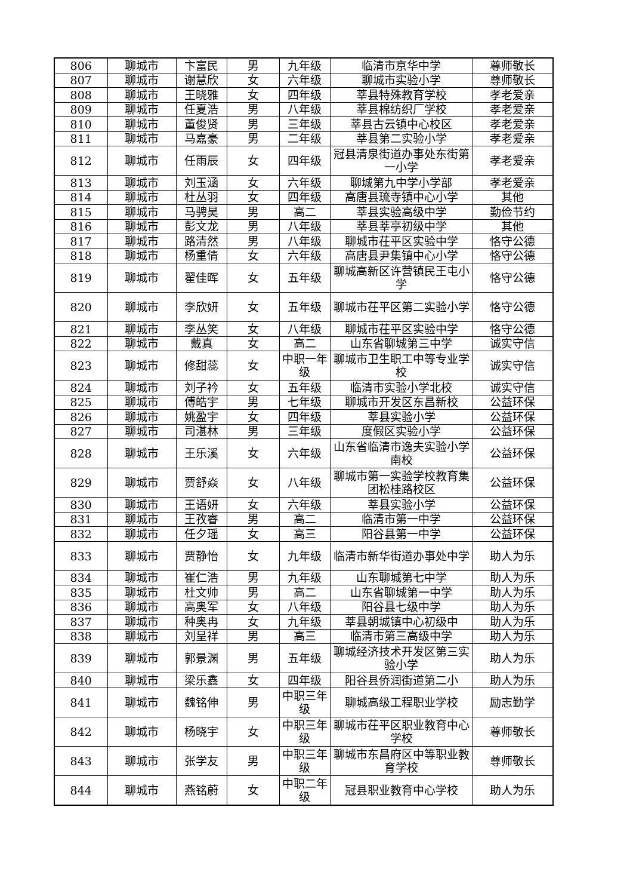| 806 | 聊城市 | 卞富民 | 男 | 九年级 | 临清市京华中学 | 尊师敬长 |
| 807 | 聊城市 | 谢慧欣 | 女 | 六年级 | 聊城市实验小学 | 尊师敬长 |
| 808 | 聊城市 | 王晓雅 | 女 | 四年级 | 莘县特殊教育学校 | 孝老爱亲 |
| 809 | 聊城市 | 任夏浩 | 男 | 八年级 | 莘县棉纺织厂学校 | 孝老爱亲 |
| 810 | 聊城市 | 董俊贤 | 男 | 三年级 | 莘县古云镇中心校区 | 孝老爱亲 |
| 811 | 聊城市 | 马嘉豪 | 男 | 二年级 | 莘县第二实验小学 | 孝老爱亲 |
| 812 | 聊城市 | 任雨辰 | 女 | 四年级 | 冠县清泉街道办事处东街第一小学 | 孝老爱亲 |
| 813 | 聊城市 | 刘玉涵 | 女 | 六年级 | 聊城第九中学小学部 | 孝老爱亲 |
| 814 | 聊城市 | 杜丛羽 | 女 | 四年级 | 高唐县琉寺镇中心小学 | 其他 |
| 815 | 聊城市 | 马骋昊 | 男 | 高二 | 莘县实验高级中学 | 勤俭节约 |
| 816 | 聊城市 | 彭文龙 | 男 | 八年级 | 莘县莘亭初级中学 | 其他 |
| 817 | 聊城市 | 路清然 | 男 | 八年级 | 聊城市茌平区实验中学 | 恪守公德 |
| 818 | 聊城市 | 杨重倩 | 女 | 六年级 | 高唐县尹集镇中心小学 | 恪守公德 |
| 819 | 聊城市 | 翟佳晖 | 女 | 五年级 | 聊城高新区许营镇民王屯小学 | 恪守公德 |
| 820 | 聊城市 | 李欣妍 | 女 | 五年级 | 聊城市茌平区第二实验小学 | 恪守公德 |
| 821 | 聊城市 | 李丛笑 | 女 | 八年级 | 聊城市茌平区实验中学 | 恪守公德 |
| 822 | 聊城市 | 戴真 | 女 | 高二 | 山东省聊城第三中学 | 诚实守信 |
| 823 | 聊城市 | 修甜蕊 | 女 | 中职一年级 | 聊城市卫生职工中等专业学校 | 诚实守信 |
| 824 | 聊城市 | 刘子衿 | 女 | 五年级 | 临清市实验小学北校 | 诚实守信 |
| 825 | 聊城市 | 傅皓宇 | 男 | 七年级 | 聊城市开发区东昌新校 | 公益环保 |
| 826 | 聊城市 | 姚盈宇 | 女 | 四年级 | 莘县实验小学 | 公益环保 |
| 827 | 聊城市 | 司湛林 | 男 | 三年级 | 度假区实验小学 | 公益环保 |
| 828 | 聊城市 | 王乐溪 | 女 | 六年级 | 山东省临清市逸夫实验小学南校 | 公益环保 |
| 829 | 聊城市 | 贾舒焱 | 女 | 八年级 | 聊城市第一实验学校教育集团松桂路校区 | 公益环保 |
| 830 | 聊城市 | 王语妍 | 女 | 六年级 | 莘县实验小学 | 公益环保 |
| 831 | 聊城市 | 王孜睿 | 男 | 高二 | 临清市第一中学 | 公益环保 |
| 832 | 聊城市 | 任夕瑶 | 女 | 高三 | 阳谷县第一中学 | 公益环保 |
| 833 | 聊城市 | 贾静怡 | 女 | 九年级 | 临清市新华街道办事处中学 | 助人为乐 |
| 834 | 聊城市 | 崔仁浩 | 男 | 九年级 | 山东聊城第七中学 | 助人为乐 |
| 835 | 聊城市 | 杜文帅 | 男 | 高二 | 山东省聊城第一中学 | 助人为乐 |
| 836 | 聊城市 | 高奥军 | 女 | 八年级 | 阳谷县七级中学 | 助人为乐 |
| 837 | 聊城市 | 种奥冉 | 女 | 九年级 | 莘县朝城镇中心初级中 | 助人为乐 |
| 838 | 聊城市 | 刘呈祥 | 男 | 高三 | 临清市第三高级中学 | 助人为乐 |
| 839 | 聊城市 | 郭景渊 | 男 | 五年级 | 聊城经济技术开发区第三实验小学 | 助人为乐 |
| 840 | 聊城市 | 梁乐鑫 | 女 | 四年级 | 阳谷县侨润街道第二小 | 助人为乐 |
| 841 | 聊城市 | 魏铭伸 | 男 | 中职三年级 | 聊城高级工程职业学校 | 励志勤学 |
| 842 | 聊城市 | 杨晓宇 | 女 | 中职三年级 | 聊城市茌平区职业教育中心学校 | 尊师敬长 |
| 843 | 聊城市 | 张学友 | 男 | 中职三年级 | 聊城市东昌府区中等职业教育学校 | 尊师敬长 |
| 844 | 聊城市 | 燕铭蔚 | 女 | 中职二年级 | 冠县职业教育中心学校 | 助人为乐 |